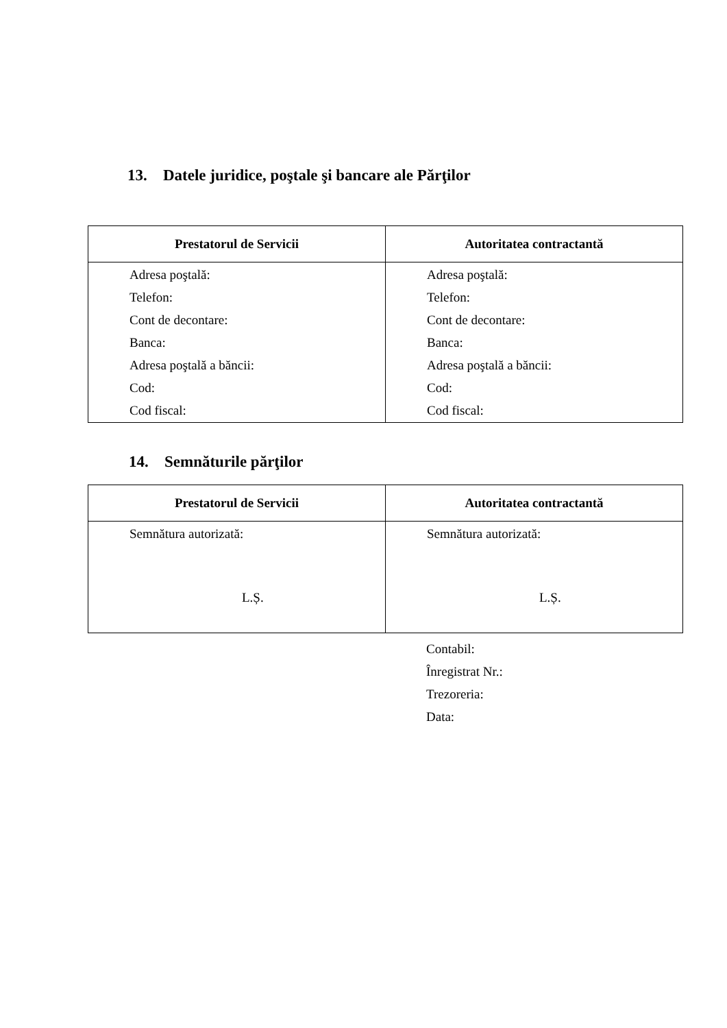13. Datele juridice, poştale şi bancare ale Părţilor
| Prestatorul de Servicii | Autoritatea contractantă |
| --- | --- |
| Adresa poştală: Telefon: Cont de decontare: Banca: Adresa poştală a băncii: Cod: Cod fiscal: | Adresa poştală: Telefon: Cont de decontare: Banca: Adresa poştală a băncii: Cod: Cod fiscal: |
14. Semnăturile părţilor
| Prestatorul de Servicii | Autoritatea contractantă |
| --- | --- |
| Semnătura autorizată: L.Ș. | Semnătura autorizată: L.Ș. |
Contabil:
Înregistrat Nr.:
Trezoreria:
Data: